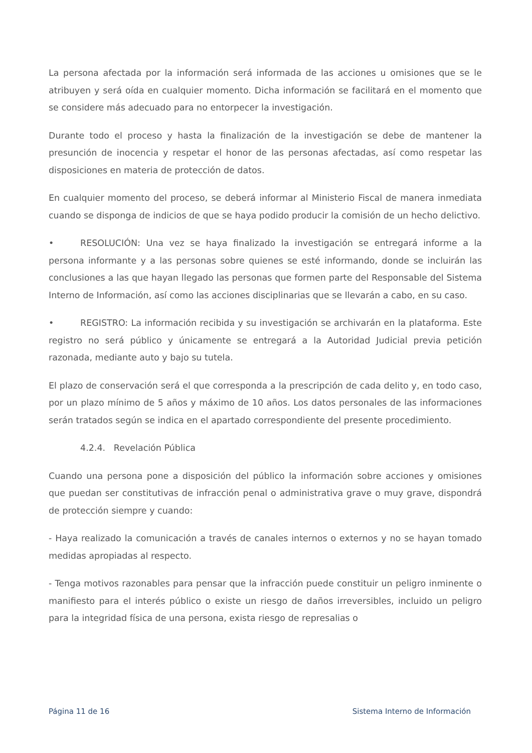La persona afectada por la información será informada de las acciones u omisiones que se le atribuyen y será oída en cualquier momento. Dicha información se facilitará en el momento que se considere más adecuado para no entorpecer la investigación.
Durante todo el proceso y hasta la finalización de la investigación se debe de mantener la presunción de inocencia y respetar el honor de las personas afectadas, así como respetar las disposiciones en materia de protección de datos.
En cualquier momento del proceso, se deberá informar al Ministerio Fiscal de manera inmediata cuando se disponga de indicios de que se haya podido producir la comisión de un hecho delictivo.
• RESOLUCIÓN: Una vez se haya finalizado la investigación se entregará informe a la persona informante y a las personas sobre quienes se esté informando, donde se incluirán las conclusiones a las que hayan llegado las personas que formen parte del Responsable del Sistema Interno de Información, así como las acciones disciplinarias que se llevarán a cabo, en su caso.
• REGISTRO: La información recibida y su investigación se archivarán en la plataforma. Este registro no será público y únicamente se entregará a la Autoridad Judicial previa petición razonada, mediante auto y bajo su tutela.
El plazo de conservación será el que corresponda a la prescripción de cada delito y, en todo caso, por un plazo mínimo de 5 años y máximo de 10 años. Los datos personales de las informaciones serán tratados según se indica en el apartado correspondiente del presente procedimiento.
4.2.4. Revelación Pública
Cuando una persona pone a disposición del público la información sobre acciones y omisiones que puedan ser constitutivas de infracción penal o administrativa grave o muy grave, dispondrá de protección siempre y cuando:
- Haya realizado la comunicación a través de canales internos o externos y no se hayan tomado medidas apropiadas al respecto.
- Tenga motivos razonables para pensar que la infracción puede constituir un peligro inminente o manifiesto para el interés público o existe un riesgo de daños irreversibles, incluido un peligro para la integridad física de una persona, exista riesgo de represalias o
Página 11 de 16 Sistema Interno de Información